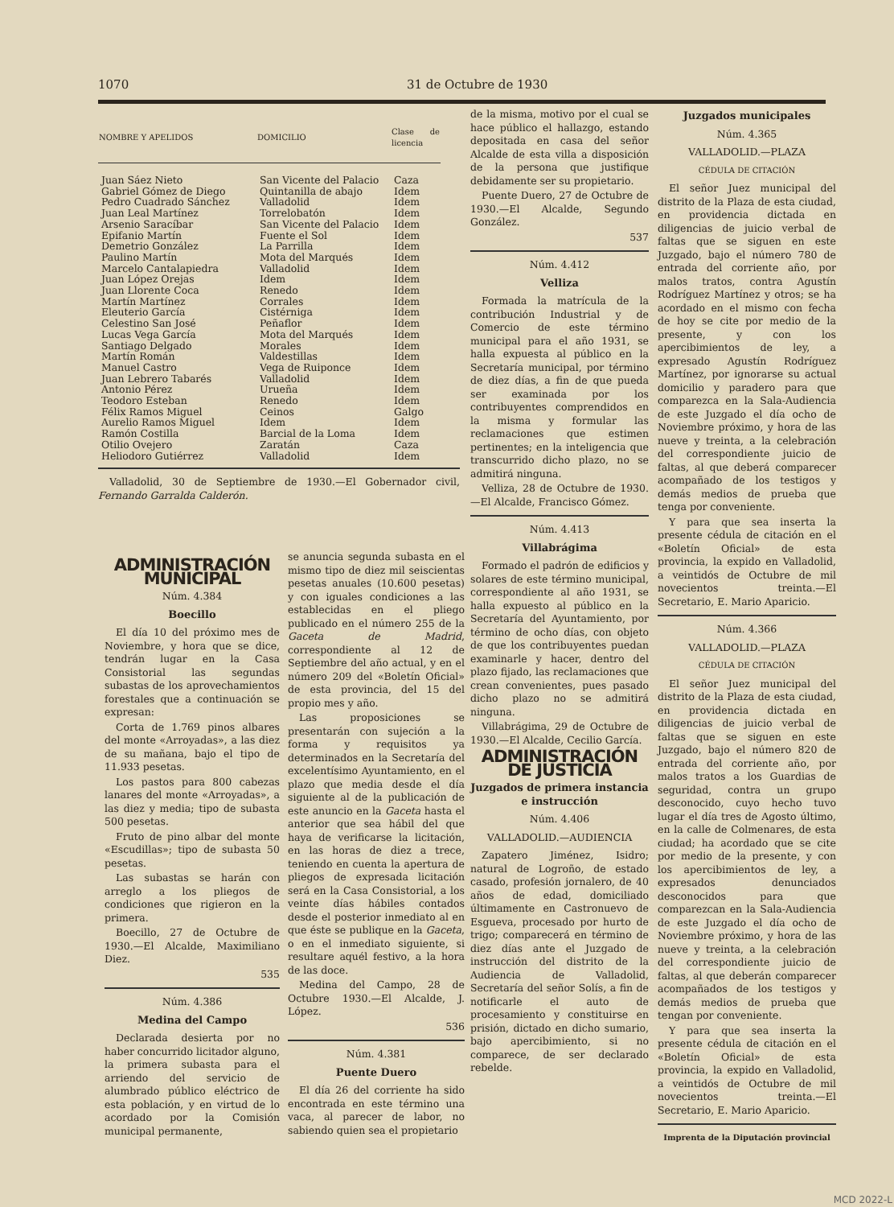1070 31 de Octubre de 1930
| NOMBRE Y APELIDOS | DOMICILIO | Clase de licencia |
| --- | --- | --- |
| Juan Sáez Nieto | San Vicente del Palacio | Caza |
| Gabriel Gómez de Diego | Quintanilla de abajo | Idem |
| Pedro Cuadrado Sánchez | Valladolid | Idem |
| Juan Leal Martínez | Torrelobatón | Idem |
| Arsenio Saracíbar | San Vicente del Palacio | Idem |
| Epifanio Martín | Fuente el Sol | Idem |
| Demetrio González | La Parrilla | Idem |
| Paulino Martín | Mota del Marqués | Idem |
| Marcelo Cantalapiedra | Valladolid | Idem |
| Juan López Orejas | Idem | Idem |
| Juan Llorente Coca | Renedo | Idem |
| Martín Martínez | Corrales | Idem |
| Eleuterio García | Cistérniga | Idem |
| Celestino San José | Peñaflor | Idem |
| Lucas Vega García | Mota del Marqués | Idem |
| Santiago Delgado | Morales | Idem |
| Martín Román | Valdestillas | Idem |
| Manuel Castro | Vega de Ruiponce | Idem |
| Juan Lebrero Tabarés | Valladolid | Idem |
| Antonio Pérez | Urueña | Idem |
| Teodoro Esteban | Renedo | Idem |
| Félix Ramos Miguel | Ceinos | Galgo |
| Aurelio Ramos Miguel | Idem | Idem |
| Ramón Costilla | Barcial de la Loma | Idem |
| Otilio Ovejero | Zaratán | Caza |
| Heliodoro Gutiérrez | Valladolid | Idem |
Valladolid, 30 de Septiembre de 1930.—El Gobernador civil, Fernando Garralda Calderón.
ADMINISTRACIÓN MUNICIPAL
Núm. 4.384
Boecillo
El día 10 del próximo mes de Noviembre, y hora que se dice, tendrán lugar en la Casa Consistorial las segundas subastas de los aprovechamientos forestales que a continuación se expresan:
Corta de 1.769 pinos albares del monte «Arroyadas», a las diez de su mañana, bajo el tipo de 11.933 pesetas.
Los pastos para 800 cabezas lanares del monte «Arroyadas», a las diez y media; tipo de subasta 500 pesetas.
Fruto de pino albar del monte «Escudillas»; tipo de subasta 50 pesetas.
Las subastas se harán con arreglo a los pliegos de condiciones que rigieron en la primera.
Boecillo, 27 de Octubre de 1930.—El Alcalde, Maximiliano Diez.
535
Núm. 4.386
Medina del Campo
Declarada desierta por no haber concurrido licitador alguno, la primera subasta para el arriendo del servicio de alumbrado público eléctrico de esta población, y en virtud de lo acordado por la Comisión municipal permanente,
se anuncia segunda subasta en el mismo tipo de diez mil seiscientas pesetas anuales (10.600 pesetas) y con iguales condiciones a las establecidas en el pliego publicado en el número 255 de la Gaceta de Madrid, correspondiente al 12 de Septiembre del año actual, y en el número 209 del «Boletín Oficial» de esta provincia, del 15 del propio mes y año.
Las proposiciones se presentarán con sujeción a la forma y requisitos ya determinados en la Secretaría del excelentísimo Ayuntamiento, en el plazo que media desde el día siguiente al de la publicación de este anuncio en la Gaceta hasta el anterior que sea hábil del que haya de verificarse la licitación, en las horas de diez a trece, teniendo en cuenta la apertura de pliegos de expresada licitación será en la Casa Consistorial, a los veinte días hábiles contados desde el posterior inmediato al en que éste se publique en la Gaceta, o en el inmediato siguiente, si resultare aquél festivo, a la hora de las doce.
Medina del Campo, 28 de Octubre 1930.—El Alcalde, J. López.
536
Núm. 4.381
Puente Duero
El día 26 del corriente ha sido encontrada en este término una vaca, al parecer de labor, no sabiendo quien sea el propietario
de la misma, motivo por el cual se hace público el hallazgo, estando depositada en casa del señor Alcalde de esta villa a disposición de la persona que justifique debidamente ser su propietario.
Puente Duero, 27 de Octubre de 1930.—El Alcalde, Segundo González.
537
Núm. 4.412
Velliza
Formada la matrícula de la contribución Industrial y de Comercio de este término municipal para el año 1931, se halla expuesta al público en la Secretaría municipal, por término de diez días, a fin de que pueda ser examinada por los contribuyentes comprendidos en la misma y formular las reclamaciones que estimen pertinentes; en la inteligencia que transcurrido dicho plazo, no se admitirá ninguna.
Velliza, 28 de Octubre de 1930.—El Alcalde, Francisco Gómez.
Núm. 4.413
Villabrágima
Formado el padrón de edificios y solares de este término municipal, correspondiente al año 1931, se halla expuesto al público en la Secretaría del Ayuntamiento, por término de ocho días, con objeto de que los contribuyentes puedan examinarle y hacer, dentro del plazo fijado, las reclamaciones que crean convenientes, pues pasado dicho plazo no se admitirá ninguna.
Villabrágima, 29 de Octubre de 1930.—El Alcalde, Cecilio García.
ADMINISTRACIÓN DE JUSTICIA
Juzgados de primera instancia e instrucción
Núm. 4.406
VALLADOLID.—AUDIENCIA
Zapatero Jiménez, Isidro; natural de Logroño, de estado casado, profesión jornalero, de 40 años de edad, domiciliado últimamente en Castronuevo de Esgueva, procesado por hurto de trigo; comparecerá en término de diez días ante el Juzgado de instrucción del distrito de la Audiencia de Valladolid, Secretaría del señor Solís, a fin de notificarle el auto de procesamiento y constituirse en prisión, dictado en dicho sumario, bajo apercibimiento, si no comparece, de ser declarado rebelde.
Juzgados municipales
Núm. 4.365
VALLADOLID.—PLAZA
CÉDULA DE CITACIÓN
El señor Juez municipal del distrito de la Plaza de esta ciudad, en providencia dictada en diligencias de juicio verbal de faltas que se siguen en este Juzgado, bajo el número 780 de entrada del corriente año, por malos tratos, contra Agustín Rodríguez Martínez y otros; se ha acordado en el mismo con fecha de hoy se cite por medio de la presente, y con los apercibimientos de ley, a expresado Agustín Rodríguez Martínez, por ignorarse su actual domicilio y paradero para que comparezca en la Sala-Audiencia de este Juzgado el día ocho de Noviembre próximo, y hora de las nueve y treinta, a la celebración del correspondiente juicio de faltas, al que deberá comparecer acompañado de los testigos y demás medios de prueba que tenga por conveniente.
Y para que sea inserta la presente cédula de citación en el «Boletín Oficial» de esta provincia, la expido en Valladolid, a veintidós de Octubre de mil novecientos treinta.—El Secretario, E. Mario Aparicio.
Núm. 4.366
VALLADOLID.—PLAZA
CÉDULA DE CITACIÓN
El señor Juez municipal del distrito de la Plaza de esta ciudad, en providencia dictada en diligencias de juicio verbal de faltas que se siguen en este Juzgado, bajo el número 820 de entrada del corriente año, por malos tratos a los Guardias de seguridad, contra un grupo desconocido, cuyo hecho tuvo lugar el día tres de Agosto último, en la calle de Colmenares, de esta ciudad; ha acordado que se cite por medio de la presente, y con los apercibimientos de ley, a expresados denunciados desconocidos para que comparezcan en la Sala-Audiencia de este Juzgado el día ocho de Noviembre próximo, y hora de las nueve y treinta, a la celebración del correspondiente juicio de faltas, al que deberán comparecer acompañados de los testigos y demás medios de prueba que tengan por conveniente.
Y para que sea inserta la presente cédula de citación en el «Boletín Oficial» de esta provincia, la expido en Valladolid, a veintidós de Octubre de mil novecientos treinta.—El Secretario, E. Mario Aparicio.
Imprenta de la Diputación provincial
MCD 2022-L